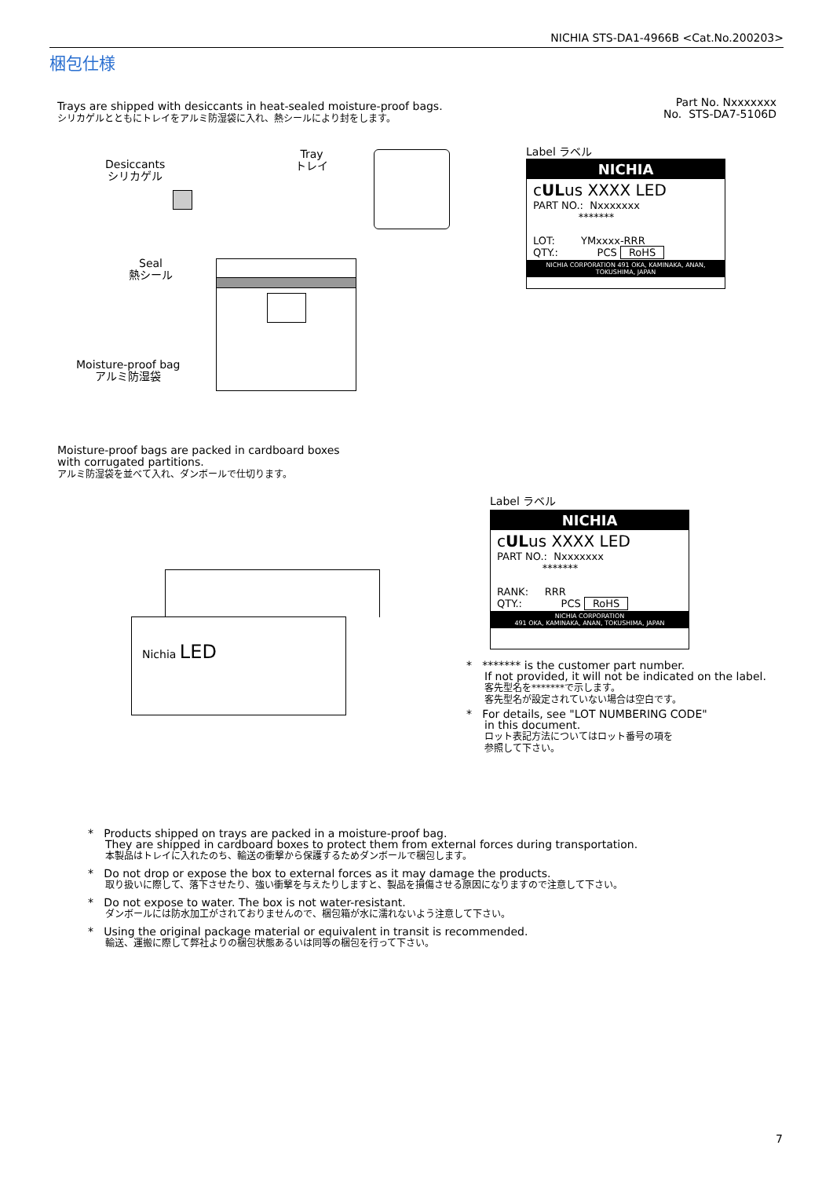NICHIA STS-DA1-4966B <Cat.No.200203>
梱包仕様
Trays are shipped with desiccants in heat-sealed moisture-proof bags.
シリカゲルとともにトレイをアルミ防湿袋に入れ、熱シールにより封をします。
Part No. Nxxxxxxx
No. STS-DA7-5106D
Desiccants
シリカゲル
Tray
トレイ
Seal
熱シール
Moisture-proof bag
アルミ防湿袋
Label ラベル
NICHIA
cULus XXXX LED
PART NO.: Nxxxxxxx
*******
LOT: YMxxxx-RRR
QTY.: PCS RoHS
NICHIA CORPORATION 491 OKA, KAMINAKA, ANAN, TOKUSHIMA, JAPAN
Moisture-proof bags are packed in cardboard boxes
with corrugated partitions.
アルミ防湿袋を並べて入れ、ダンボールで仕切ります。
Nichia LED
Label ラベル
NICHIA
cULus XXXX LED
PART NO.: Nxxxxxxx
*******
RANK: RRR
QTY.: PCS RoHS
NICHIA CORPORATION
491 OKA, KAMINAKA, ANAN, TOKUSHIMA, JAPAN
* ******* is the customer part number.
If not provided, it will not be indicated on the label.
客先型名を*******で示します。
客先型名が設定されていない場合は空白です。
* For details, see "LOT NUMBERING CODE"
in this document.
ロット表記方法についてはロット番号の項を
参照して下さい。
* Products shipped on trays are packed in a moisture-proof bag.
They are shipped in cardboard boxes to protect them from external forces during transportation.
本製品はトレイに入れたのち、輸送の衝撃から保護するためダンボールで梱包します。
* Do not drop or expose the box to external forces as it may damage the products.
取り扱いに際して、落下させたり、強い衝撃を与えたりしますと、製品を損傷させる原因になりますので注意して下さい。
* Do not expose to water. The box is not water-resistant.
ダンボールには防水加工がされておりませんので、梱包箱が水に濡れないよう注意して下さい。
* Using the original package material or equivalent in transit is recommended.
輸送、運搬に際して弊社よりの梱包状態あるいは同等の梱包を行って下さい。
7